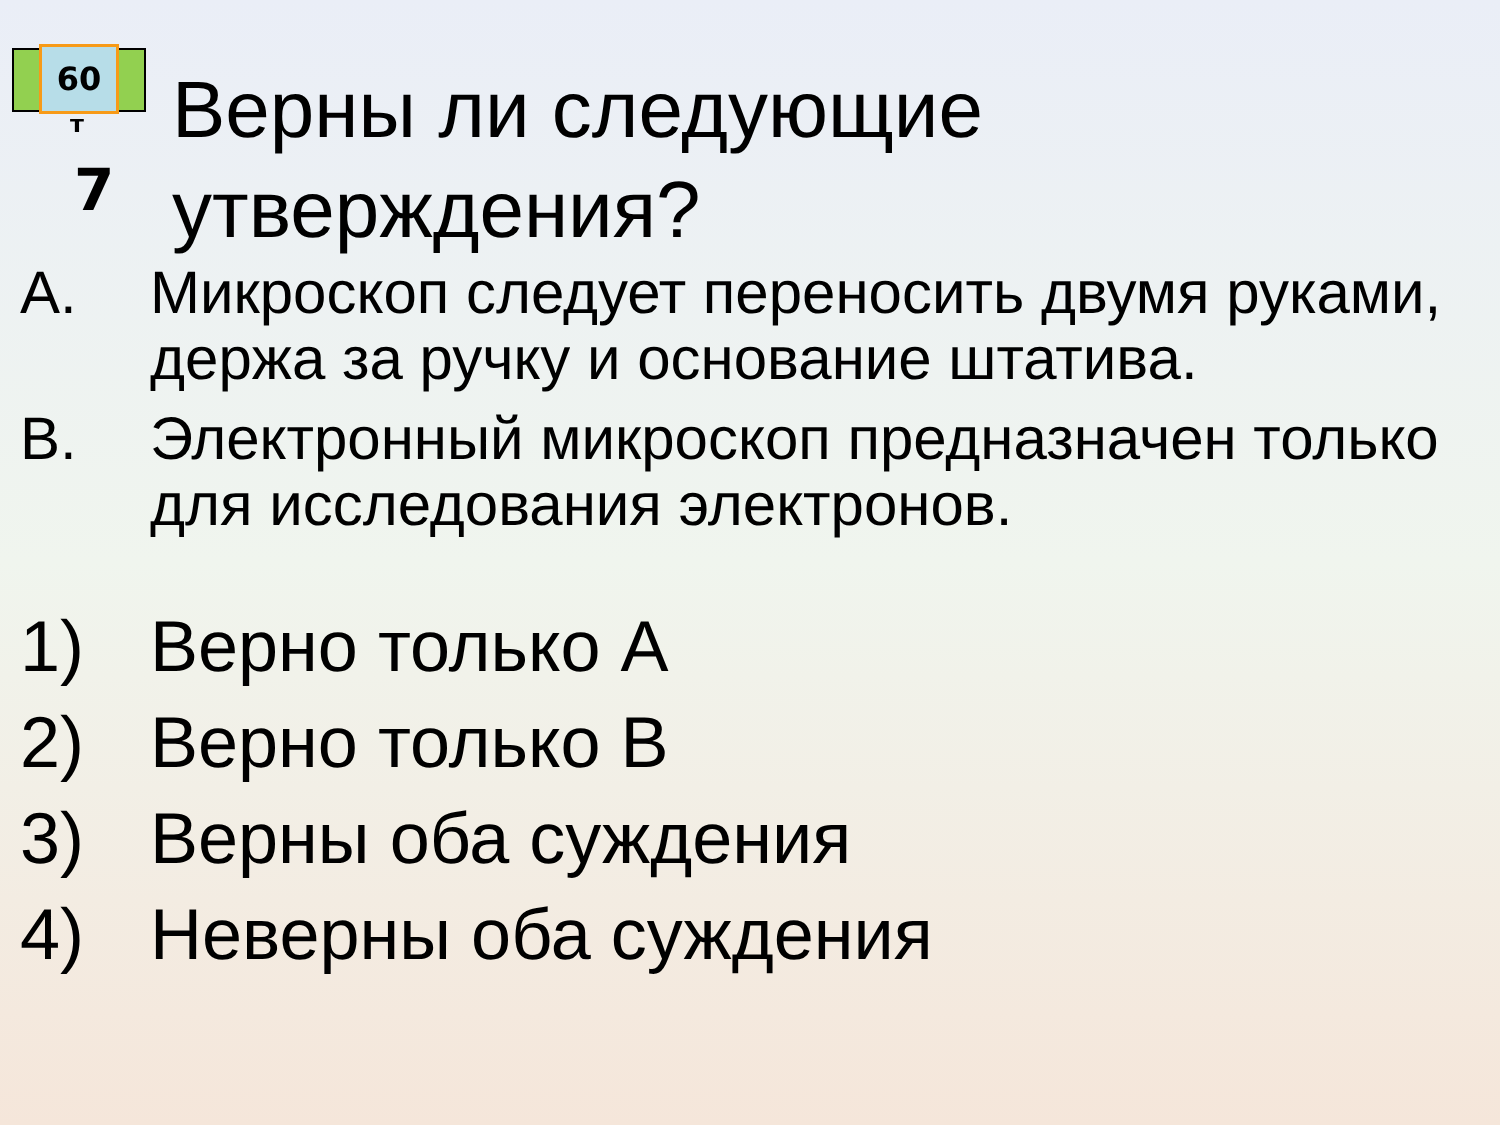60
т
7
Верны ли следующие
утверждения?
А. Микроскоп следует переносить двумя руками, держа за ручку и основание штатива.
В. Электронный микроскоп предназначен только для исследования электронов.
1) Верно только А
2) Верно только В
3) Верны оба суждения
4) Неверны оба суждения